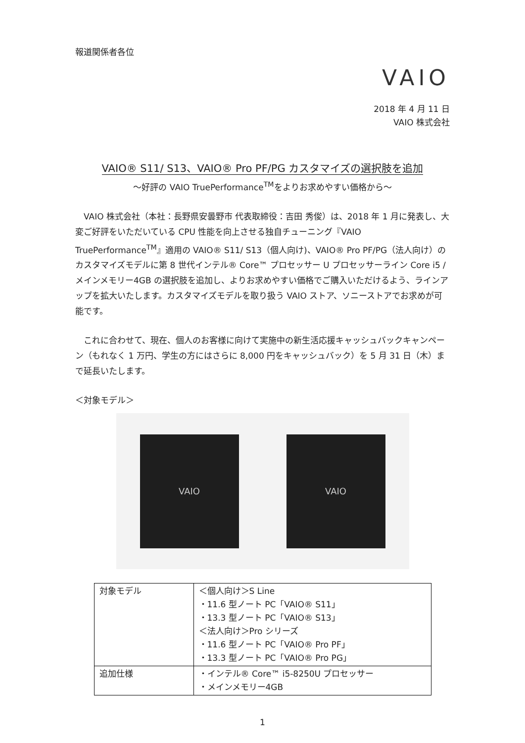報道関係者各位
VAIO
2018 年 4 月 11 日
VAIO 株式会社
VAIO® S11/ S13、VAIO® Pro PF/PG カスタマイズの選択肢を追加
～好評の VAIO TruePerformance<sup>TM</sup>をよりお求めやすい価格から～
　VAIO 株式会社（本社：長野県安曇野市 代表取締役：吉田 秀俊）は、2018 年 1 月に発表し、大変ご好評をいただいている CPU 性能を向上させる独自チューニング『VAIO TruePerformance<sup>TM</sup>』適用の VAIO® S11/ S13（個人向け)、VAIO® Pro PF/PG（法人向け）のカスタマイズモデルに第 8 世代インテル® Core™ プロセッサー U プロセッサーライン Core i5 / メインメモリー4GB の選択肢を追加し、よりお求めやすい価格でご購入いただけるよう、ラインアップを拡大いたします。カスタマイズモデルを取り扱う VAIO ストア、ソニーストアでお求めが可能です。
　これに合わせて、現在、個人のお客様に向けて実施中の新生活応援キャッシュバックキャンペーン（もれなく 1 万円、学生の方にはさらに 8,000 円をキャッシュバック）を 5 月 31 日（木）まで延長いたします。
＜対象モデル＞
VAIO VAIO
| 対象モデル | ＜個人向け＞S Line ・11.6 型ノート PC「VAIO® S11」 ・13.3 型ノート PC「VAIO® S13」 ＜法人向け＞Pro シリーズ ・11.6 型ノート PC「VAIO® Pro PF」 ・13.3 型ノート PC「VAIO® Pro PG」 |
| 追加仕様 | ・インテル® Core™ i5-8250U プロセッサー ・メインメモリー4GB |
1